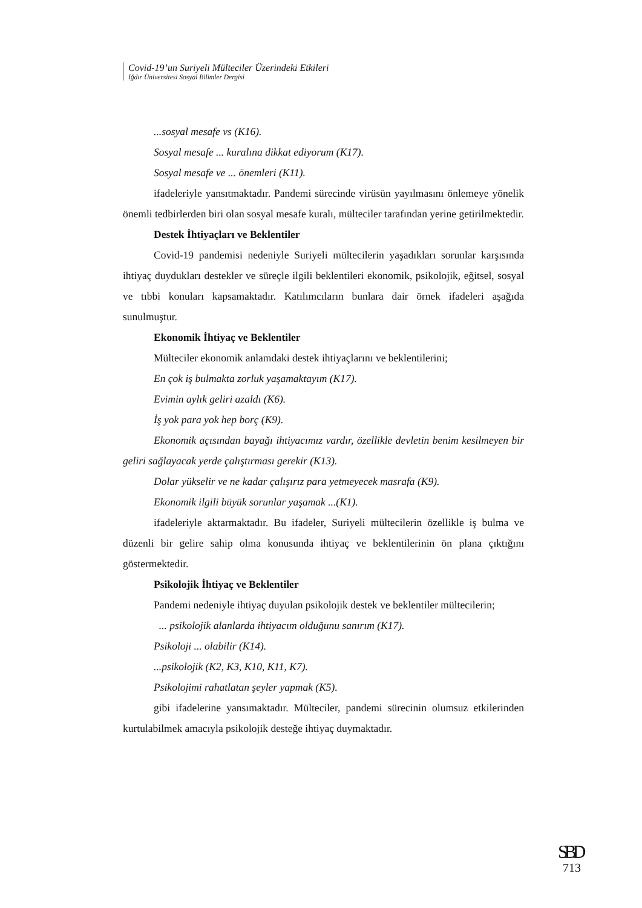Covid-19’un Suriyeli Mülteciler Üzerindeki Etkileri
Iğdır Üniversitesi Sosyal Bilimler Dergisi
...sosyal mesafe vs (K16).
Sosyal mesafe ... kuralına dikkat ediyorum (K17).
Sosyal mesafe ve ... önemleri (K11).
ifadeleriyle yansıtmaktadır. Pandemi sürecinde virüsün yayılmasını önlemeye yönelik önemli tedbirlerden biri olan sosyal mesafe kuralı, mülteciler tarafından yerine getirilmektedir.
Destek İhtiyaçları ve Beklentiler
Covid-19 pandemisi nedeniyle Suriyeli mültecilerin yaşadıkları sorunlar karşısında ihtiyaç duydukları destekler ve süreçle ilgili beklentileri ekonomik, psikolojik, eğitsel, sosyal ve tıbbi konuları kapsamaktadır. Katılımcıların bunlara dair örnek ifadeleri aşağıda sunulmuştur.
Ekonomik İhtiyaç ve Beklentiler
Mülteciler ekonomik anlamdaki destek ihtiyaçlarını ve beklentilerini;
En çok iş bulmakta zorluk yaşamaktayım (K17).
Evimin aylık geliri azaldı (K6).
İş yok para yok hep borç (K9).
Ekonomik açısından bayağı ihtiyacımız vardır, özellikle devletin benim kesilmeyen bir geliri sağlayacak yerde çalıştırması gerekir (K13).
Dolar yükselir ve ne kadar çalışırız para yetmeyecek masrafa (K9).
Ekonomik ilgili büyük sorunlar yaşamak ...(K1).
ifadeleriyle aktarmaktadır. Bu ifadeler, Suriyeli mültecilerin özellikle iş bulma ve düzenli bir gelire sahip olma konusunda ihtiyaç ve beklentilerinin ön plana çıktığını göstermektedir.
Psikolojik İhtiyaç ve Beklentiler
Pandemi nedeniyle ihtiyaç duyulan psikolojik destek ve beklentiler mültecilerin;
... psikolojik alanlarda ihtiyacım olduğunu sanırım (K17).
Psikoloji ... olabilir (K14).
...psikolojik (K2, K3, K10, K11, K7).
Psikolojimi rahatlatan şeyler yapmak (K5).
gibi ifadelerine yansımaktadır. Mülteciler, pandemi sürecinin olumsuz etkilerinden kurtulabilmek amacıyla psikolojik desteğe ihtiyaç duymaktadır.
SBD
713